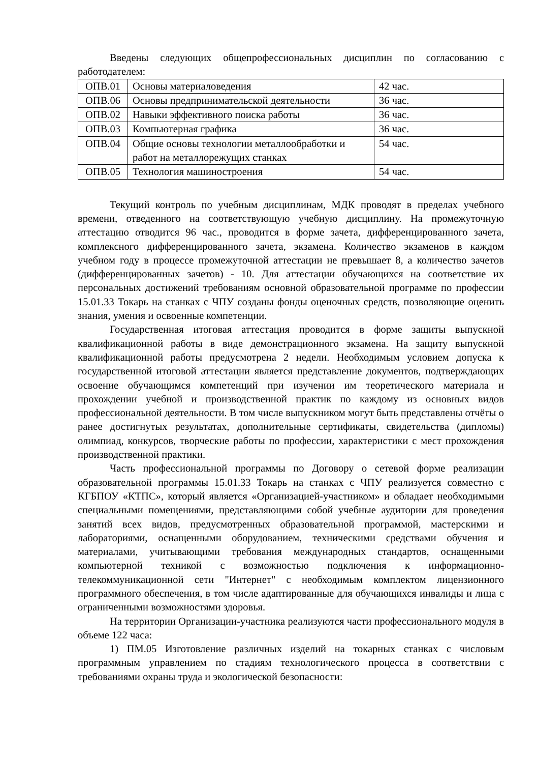Введены следующих общепрофессиональных дисциплин по согласованию с работодателем:
| ОПВ.01 | Основы материаловедения | 42 час. |
| ОПВ.06 | Основы предпринимательской деятельности | 36 час. |
| ОПВ.02 | Навыки эффективного поиска работы | 36 час. |
| ОПВ.03 | Компьютерная графика | 36 час. |
| ОПВ.04 | Общие основы технологии металлообработки и работ на металлорежущих станках | 54 час. |
| ОПВ.05 | Технология машиностроения | 54 час. |
Текущий контроль по учебным дисциплинам, МДК проводят в пределах учебного времени, отведенного на соответствующую учебную дисциплину. На промежуточную аттестацию отводится 96 час., проводится в форме зачета, дифференцированного зачета, комплексного дифференцированного зачета, экзамена. Количество экзаменов в каждом учебном году в процессе промежуточной аттестации не превышает 8, а количество зачетов (дифференцированных зачетов) - 10. Для аттестации обучающихся на соответствие их персональных достижений требованиям основной образовательной программе по профессии 15.01.33 Токарь на станках с ЧПУ созданы фонды оценочных средств, позволяющие оценить знания, умения и освоенные компетенции.
Государственная итоговая аттестация проводится в форме защиты выпускной квалификационной работы в виде демонстрационного экзамена. На защиту выпускной квалификационной работы предусмотрена 2 недели. Необходимым условием допуска к государственной итоговой аттестации является представление документов, подтверждающих освоение обучающимся компетенций при изучении им теоретического материала и прохождении учебной и производственной практик по каждому из основных видов профессиональной деятельности. В том числе выпускником могут быть представлены отчёты о ранее достигнутых результатах, дополнительные сертификаты, свидетельства (дипломы) олимпиад, конкурсов, творческие работы по профессии, характеристики с мест прохождения производственной практики.
Часть профессиональной программы по Договору о сетевой форме реализации образовательной программы 15.01.33 Токарь на станках с ЧПУ реализуется совместно с КГБПОУ «КТПС», который является «Организацией-участником» и обладает необходимыми специальными помещениями, представляющими собой учебные аудитории для проведения занятий всех видов, предусмотренных образовательной программой, мастерскими и лабораториями, оснащенными оборудованием, техническими средствами обучения и материалами, учитывающими требования международных стандартов, оснащенными компьютерной техникой с возможностью подключения к информационно-телекоммуникационной сети "Интернет" с необходимым комплектом лицензионного программного обеспечения, в том числе адаптированные для обучающихся инвалиды и лица с ограниченными возможностями здоровья.
На территории Организации-участника реализуются части профессионального модуля в объеме 122 часа:
1) ПМ.05 Изготовление различных изделий на токарных станках с числовым программным управлением по стадиям технологического процесса в соответствии с требованиями охраны труда и экологической безопасности: